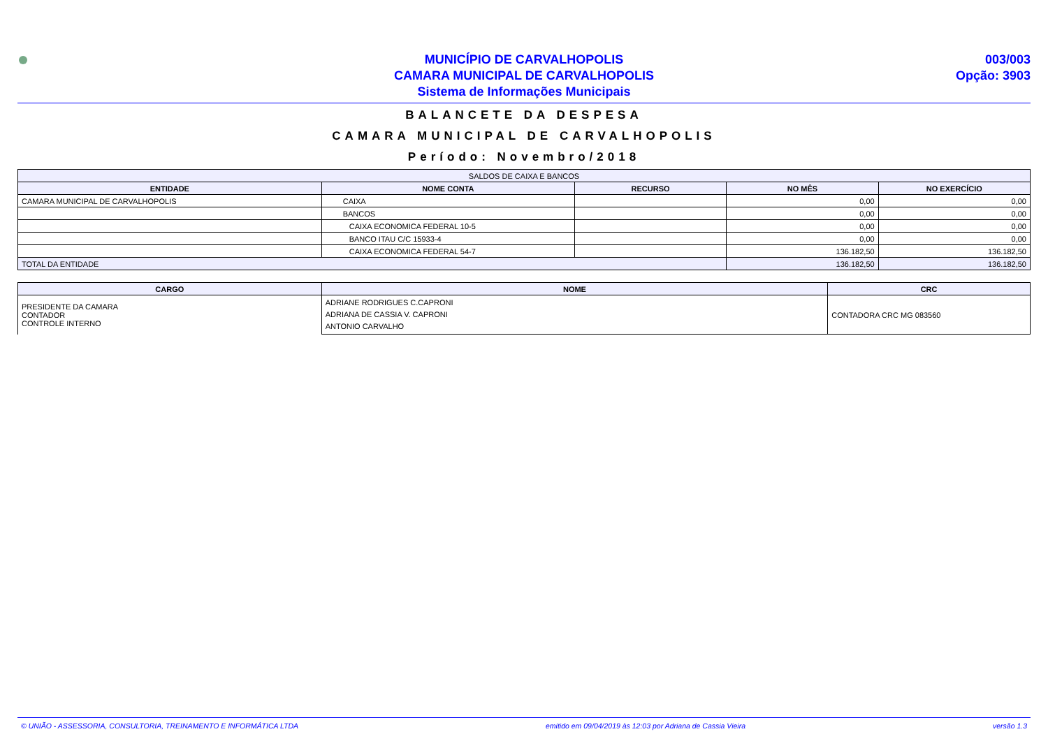MUNICÍPIO DE CARVALHOPOLIS
CAMARA MUNICIPAL DE CARVALHOPOLIS
Sistema de Informações Municipais
003/003
Opção: 3903
BALANCETE DA DESPESA
CAMARA MUNICIPAL DE CARVALHOPOLIS
Período: Novembro/2018
| SALDOS DE CAIXA E BANCOS | | | | |
| --- | --- | --- | --- | --- |
| ENTIDADE | NOME CONTA | RECURSO | NO MÊS | NO EXERCÍCIO |
| CAMARA MUNICIPAL DE CARVALHOPOLIS | CAIXA | | 0,00 | 0,00 |
| | BANCOS | | 0,00 | 0,00 |
| | CAIXA ECONOMICA FEDERAL 10-5 | | 0,00 | 0,00 |
| | BANCO ITAU C/C 15933-4 | | 0,00 | 0,00 |
| | CAIXA ECONOMICA FEDERAL 54-7 | | 136.182,50 | 136.182,50 |
| TOTAL DA ENTIDADE | | | 136.182,50 | 136.182,50 |
| CARGO | NOME | CRC |
| --- | --- | --- |
| PRESIDENTE DA CAMARA CONTADOR CONTROLE INTERNO | ADRIANE RODRIGUES C.CAPRONI ADRIANA DE CASSIA V. CAPRONI ANTONIO CARVALHO | CONTADORA CRC MG 083560 |
© UNIÃO - ASSESSORIA, CONSULTORIA, TREINAMENTO E INFORMÁTICA LTDA emitido em 09/04/2019 às 12:03 por Adriana de Cassia Vieira versão 1.3